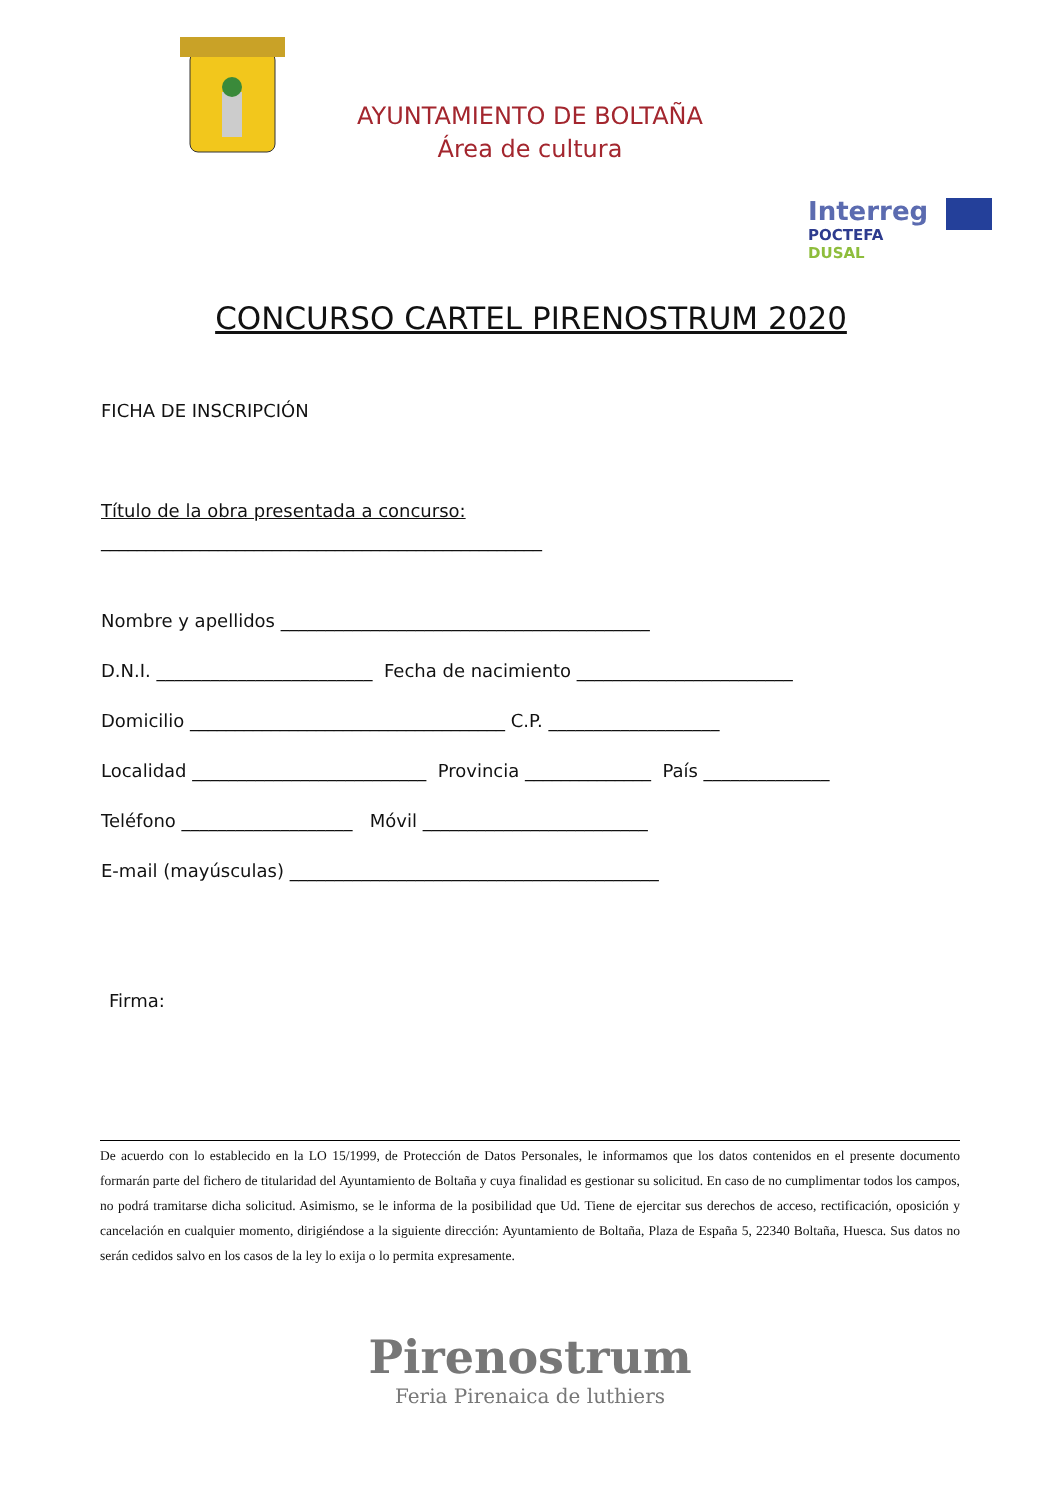AYUNTAMIENTO DE BOLTAÑA
Área de cultura
Interreg
POCTEFA
DUSAL
CONCURSO CARTEL PIRENOSTRUM 2020
FICHA DE INSCRIPCIÓN
Título de la obra presentada a concurso:
_________________________________________________
Nombre y apellidos _________________________________________
D.N.I. ________________________ Fecha de nacimiento ________________________
Domicilio ___________________________________ C.P. ___________________
Localidad __________________________ Provincia ______________ País ______________
Teléfono ___________________ Móvil _________________________
E-mail (mayúsculas) _________________________________________
Firma:
De acuerdo con lo establecido en la LO 15/1999, de Protección de Datos Personales, le informamos que los datos contenidos en el presente documento formarán parte del fichero de titularidad del Ayuntamiento de Boltaña y cuya finalidad es gestionar su solicitud. En caso de no cumplimentar todos los campos, no podrá tramitarse dicha solicitud. Asimismo, se le informa de la posibilidad que Ud. Tiene de ejercitar sus derechos de acceso, rectificación, oposición y cancelación en cualquier momento, dirigiéndose a la siguiente dirección: Ayuntamiento de Boltaña, Plaza de España 5, 22340 Boltaña, Huesca. Sus datos no serán cedidos salvo en los casos de la ley lo exija o lo permita expresamente.
Pirenostrum
Feria Pirenaica de luthiers